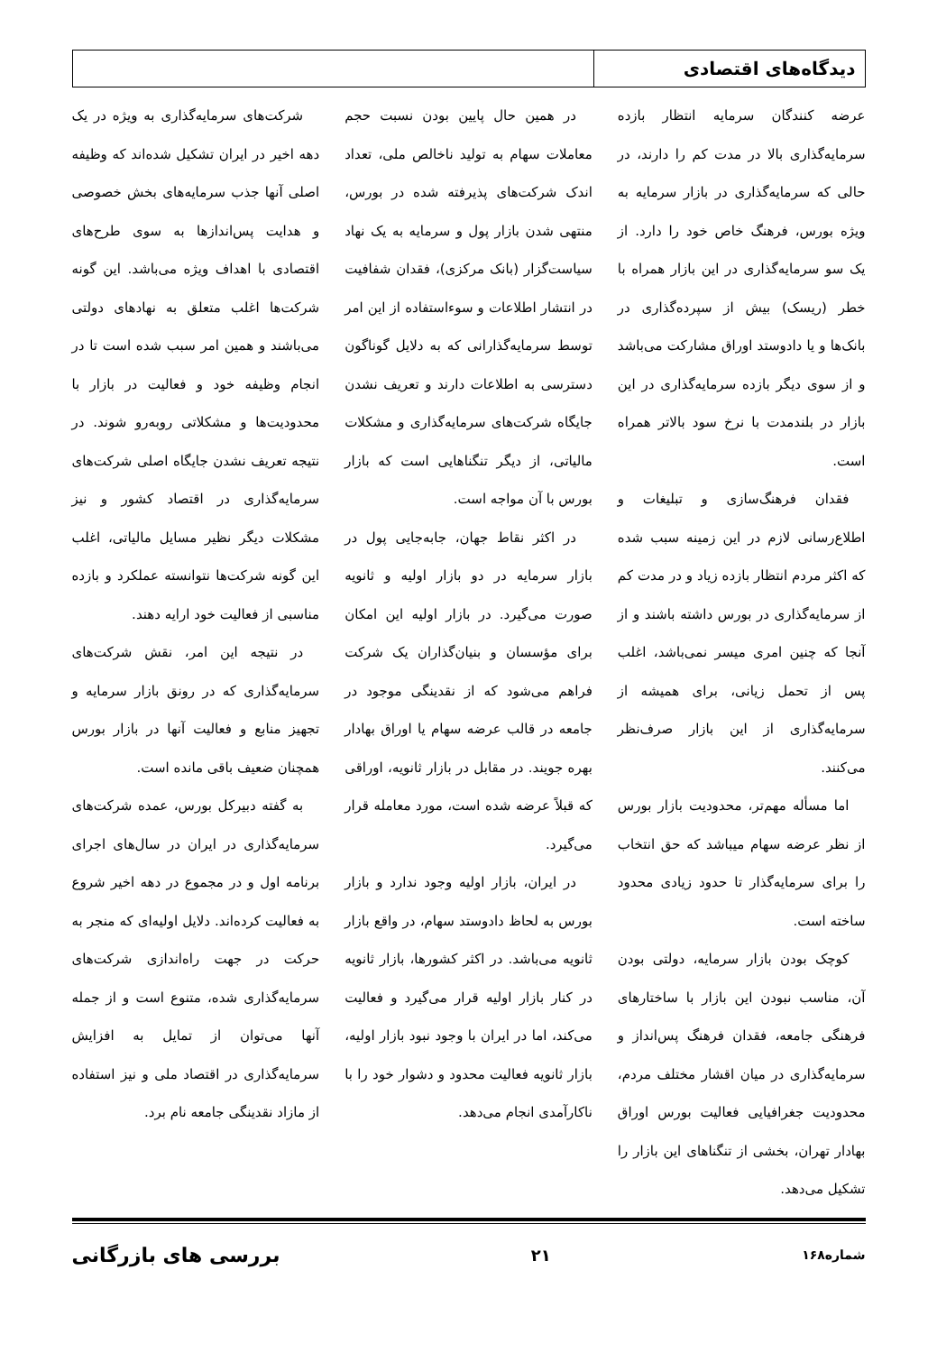دیدگاه‌های اقتصادی
عرضه کنندگان سرمایه انتظار بازده سرمایه‌گذاری بالا در مدت کم را دارند، در حالی که سرمایه‌گذاری در بازار سرمایه به ویژه بورس، فرهنگ خاص خود را دارد. از یک سو سرمایه‌گذاری در این بازار همراه با خطر (ریسک) بیش از سپرده‌گذاری در بانک‌ها و یا دادوستد اوراق مشارکت می‌باشد و از سوی دیگر بازده سرمایه‌گذاری در این بازار در بلندمدت با نرخ سود بالاتر همراه است.
فقدان فرهنگ‌سازی و تبلیغات و اطلاع‌رسانی لازم در این زمینه سبب شده که اکثر مردم انتظار بازده زیاد و در مدت کم از سرمایه‌گذاری در بورس داشته باشند و از آنجا که چنین امری میسر نمی‌باشد، اغلب پس از تحمل زیانی، برای همیشه از سرمایه‌گذاری از این بازار صرف‌نظر می‌کنند.
اما مسأله مهم‌تر، محدودیت بازار بورس از نظر عرضه سهام میباشد که حق انتخاب را برای سرمایه‌گذار تا حدود زیادی محدود ساخته است.
کوچک بودن بازار سرمایه، دولتی بودن آن، مناسب نبودن این بازار با ساختارهای فرهنگی جامعه، فقدان فرهنگ پس‌انداز و سرمایه‌گذاری در میان اقشار مختلف مردم، محدودیت جغرافیایی فعالیت بورس اوراق بهادار تهران، بخشی از تنگناهای این بازار را تشکیل می‌دهد.
در همین حال پایین بودن نسبت حجم معاملات سهام به تولید ناخالص ملی، تعداد اندک شرکت‌های پذیرفته شده در بورس، منتهی شدن بازار پول و سرمایه به یک نهاد سیاست‌گزار (بانک مرکزی)، فقدان شفافیت در انتشار اطلاعات و سوءاستفاده از این امر توسط سرمایه‌گذارانی که به دلایل گوناگون دسترسی به اطلاعات دارند و تعریف نشدن جایگاه شرکت‌های سرمایه‌گذاری و مشکلات مالیاتی، از دیگر تنگناهایی است که بازار بورس با آن مواجه است.
در اکثر نقاط جهان، جابه‌جایی پول در بازار سرمایه در دو بازار اولیه و ثانویه صورت می‌گیرد. در بازار اولیه این امکان برای مؤسسان و بنیان‌گذاران یک شرکت فراهم می‌شود که از نقدینگی موجود در جامعه در قالب عرضه سهام یا اوراق بهادار بهره جویند. در مقابل در بازار ثانویه، اوراقی که قبلاً عرضه شده است، مورد معامله قرار می‌گیرد.
در ایران، بازار اولیه وجود ندارد و بازار بورس به لحاظ دادوستد سهام، در واقع بازار ثانویه می‌باشد. در اکثر کشورها، بازار ثانویه در کنار بازار اولیه قرار می‌گیرد و فعالیت می‌کند، اما در ایران با وجود نبود بازار اولیه، بازار ثانویه فعالیت محدود و دشوار خود را با ناکارآمدی انجام می‌دهد.
شرکت‌های سرمایه‌گذاری به ویژه در یک دهه اخیر در ایران تشکیل شده‌اند که وظیفه اصلی آنها جذب سرمایه‌های بخش خصوصی و هدایت پس‌اندازها به سوی طرح‌های اقتصادی با اهداف ویژه می‌باشد. این گونه شرکت‌ها اغلب متعلق به نهادهای دولتی می‌باشند و همین امر سبب شده است تا در انجام وظیفه خود و فعالیت در بازار با محدودیت‌ها و مشکلاتی روبه‌رو شوند. در نتیجه تعریف نشدن جایگاه اصلی شرکت‌های سرمایه‌گذاری در اقتصاد کشور و نیز مشکلات دیگر نظیر مسایل مالیاتی، اغلب این گونه شرکت‌ها نتوانسته عملکرد و بازده مناسبی از فعالیت خود ارایه دهند.
در نتیجه این امر، نقش شرکت‌های سرمایه‌گذاری که در رونق بازار سرمایه و تجهیز منابع و فعالیت آنها در بازار بورس همچنان ضعیف باقی مانده است.
به گفته دبیرکل بورس، عمده شرکت‌های سرمایه‌گذاری در ایران در سال‌های اجرای برنامه اول و در مجموع در دهه اخیر شروع به فعالیت کرده‌اند. دلایل اولیه‌ای که منجر به حرکت در جهت راه‌اندازی شرکت‌های سرمایه‌گذاری شده، متنوع است و از جمله آنها می‌توان از تمایل به افزایش سرمایه‌گذاری در اقتصاد ملی و نیز استفاده از مازاد نقدینگی جامعه نام برد.
شماره۱۶۸ ۲۱ بررسی های بازرگانی